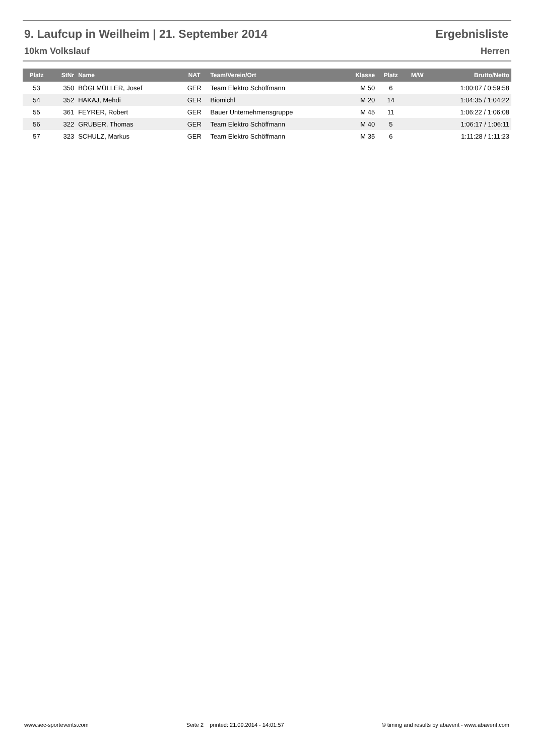9. Laufcup in Weilheim | 21. September 2014 Ergebnisliste
10km Volkslauf Herren
| Platz | StNr | Name | NAT | Team/Verein/Ort | Klasse | Platz | M/W | Brutto/Netto |
| --- | --- | --- | --- | --- | --- | --- | --- | --- |
| 53 | 350 | BÖGLMÜLLER, Josef | GER | Team Elektro Schöffmann | M 50 | 6 | | 1:00:07 / 0:59:58 |
| 54 | 352 | HAKAJ, Mehdi | GER | Biomichl | M 20 | 14 | | 1:04:35 / 1:04:22 |
| 55 | 361 | FEYRER, Robert | GER | Bauer Unternehmensgruppe | M 45 | 11 | | 1:06:22 / 1:06:08 |
| 56 | 322 | GRUBER, Thomas | GER | Team Elektro Schöffmann | M 40 | 5 | | 1:06:17 / 1:06:11 |
| 57 | 323 | SCHULZ, Markus | GER | Team Elektro Schöffmann | M 35 | 6 | | 1:11:28 / 1:11:23 |
www.sec-sportevents.com Seite 2 printed: 21.09.2014 - 14:01:57 © timing and results by abavent - www.abavent.com